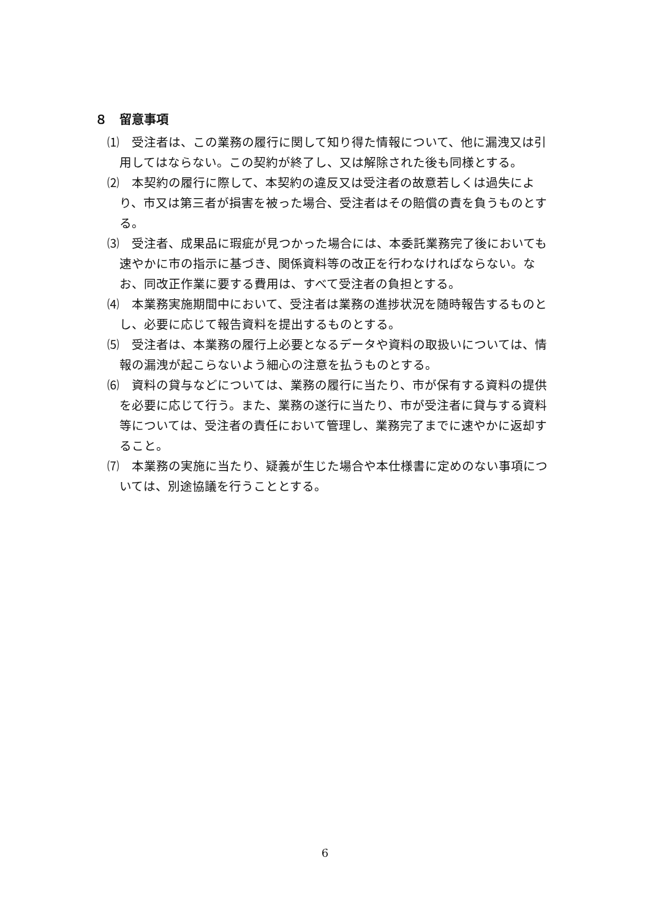８　留意事項
⑴　受注者は、この業務の履行に関して知り得た情報について、他に漏洩又は引用してはならない。この契約が終了し、又は解除された後も同様とする。
⑵　本契約の履行に際して、本契約の違反又は受注者の故意若しくは過失により、市又は第三者が損害を被った場合、受注者はその賠償の責を負うものとする。
⑶　受注者、成果品に瑕疵が見つかった場合には、本委託業務完了後においても速やかに市の指示に基づき、関係資料等の改正を行わなければならない。なお、同改正作業に要する費用は、すべて受注者の負担とする。
⑷　本業務実施期間中において、受注者は業務の進捗状況を随時報告するものとし、必要に応じて報告資料を提出するものとする。
⑸　受注者は、本業務の履行上必要となるデータや資料の取扱いについては、情報の漏洩が起こらないよう細心の注意を払うものとする。
⑹　資料の貸与などについては、業務の履行に当たり、市が保有する資料の提供を必要に応じて行う。また、業務の遂行に当たり、市が受注者に貸与する資料等については、受注者の責任において管理し、業務完了までに速やかに返却すること。
⑺　本業務の実施に当たり、疑義が生じた場合や本仕様書に定めのない事項については、別途協議を行うこととする。
6